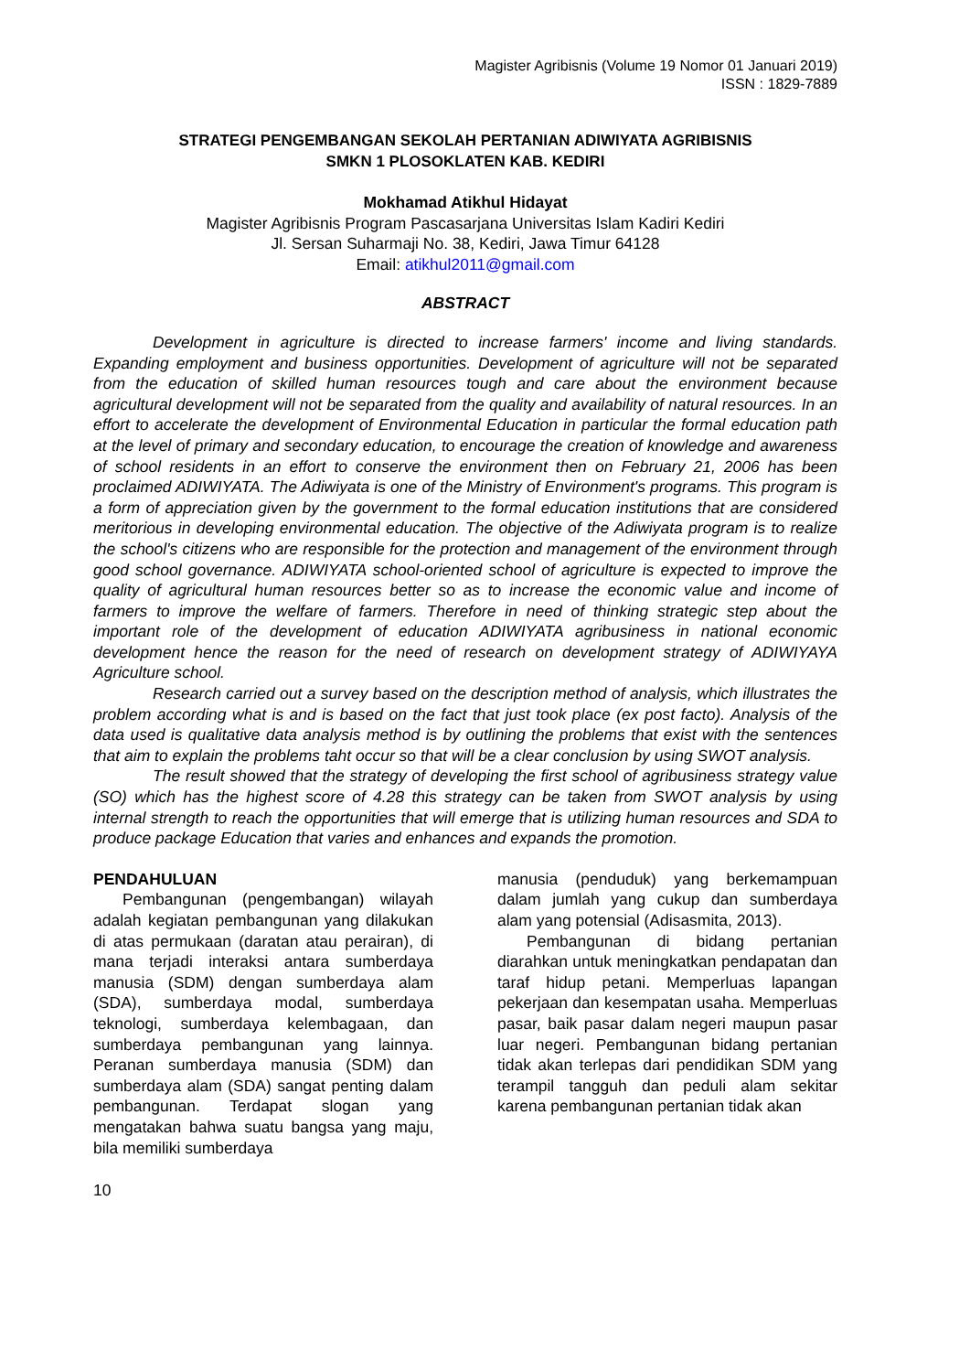Magister Agribisnis (Volume 19 Nomor 01 Januari 2019)
ISSN : 1829-7889
STRATEGI PENGEMBANGAN SEKOLAH PERTANIAN ADIWIYATA AGRIBISNIS
SMKN 1 PLOSOKLATEN KAB. KEDIRI
Mokhamad Atikhul Hidayat
Magister Agribisnis Program Pascasarjana Universitas Islam Kadiri Kediri
Jl. Sersan Suharmaji No. 38, Kediri, Jawa Timur 64128
Email: atikhul2011@gmail.com
ABSTRACT
Development in agriculture is directed to increase farmers' income and living standards. Expanding employment and business opportunities. Development of agriculture will not be separated from the education of skilled human resources tough and care about the environment because agricultural development will not be separated from the quality and availability of natural resources. In an effort to accelerate the development of Environmental Education in particular the formal education path at the level of primary and secondary education, to encourage the creation of knowledge and awareness of school residents in an effort to conserve the environment then on February 21, 2006 has been proclaimed ADIWIYATA. The Adiwiyata is one of the Ministry of Environment's programs. This program is a form of appreciation given by the government to the formal education institutions that are considered meritorious in developing environmental education. The objective of the Adiwiyata program is to realize the school's citizens who are responsible for the protection and management of the environment through good school governance. ADIWIYATA school-oriented school of agriculture is expected to improve the quality of agricultural human resources better so as to increase the economic value and income of farmers to improve the welfare of farmers. Therefore in need of thinking strategic step about the important role of the development of education ADIWIYATA agribusiness in national economic development hence the reason for the need of research on development strategy of ADIWIYAYA Agriculture school.
Research carried out a survey based on the description method of analysis, which illustrates the problem according what is and is based on the fact that just took place (ex post facto). Analysis of the data used is qualitative data analysis method is by outlining the problems that exist with the sentences that aim to explain the problems taht occur so that will be a clear conclusion by using SWOT analysis.
The result showed that the strategy of developing the first school of agribusiness strategy value (SO) which has the highest score of 4.28 this strategy can be taken from SWOT analysis by using internal strength to reach the opportunities that will emerge that is utilizing human resources and SDA to produce package Education that varies and enhances and expands the promotion.
PENDAHULUAN
Pembangunan (pengembangan) wilayah adalah kegiatan pembangunan yang dilakukan di atas permukaan (daratan atau perairan), di mana terjadi interaksi antara sumberdaya manusia (SDM) dengan sumberdaya alam (SDA), sumberdaya modal, sumberdaya teknologi, sumberdaya kelembagaan, dan sumberdaya pembangunan yang lainnya. Peranan sumberdaya manusia (SDM) dan sumberdaya alam (SDA) sangat penting dalam pembangunan. Terdapat slogan yang mengatakan bahwa suatu bangsa yang maju, bila memiliki sumberdaya
manusia (penduduk) yang berkemampuan dalam jumlah yang cukup dan sumberdaya alam yang potensial (Adisasmita, 2013).
Pembangunan di bidang pertanian diarahkan untuk meningkatkan pendapatan dan taraf hidup petani. Memperluas lapangan pekerjaan dan kesempatan usaha. Memperluas pasar, baik pasar dalam negeri maupun pasar luar negeri. Pembangunan bidang pertanian tidak akan terlepas dari pendidikan SDM yang terampil tangguh dan peduli alam sekitar karena pembangunan pertanian tidak akan
10